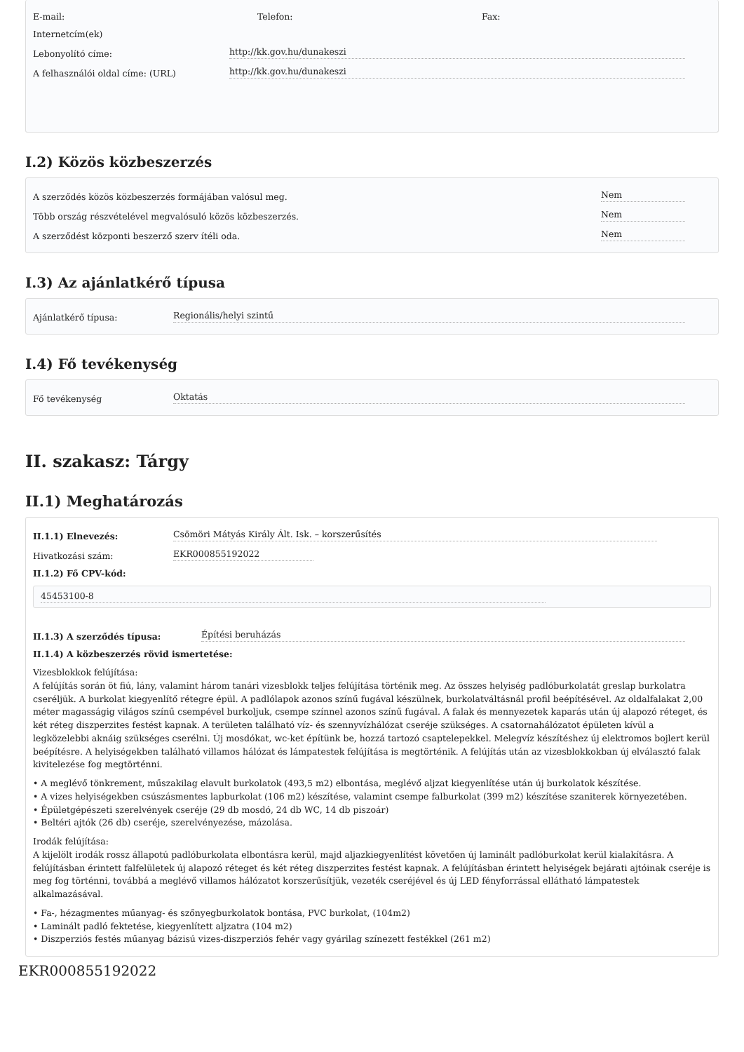E-mail: Telefon: Fax:
Internetcím(ek)
Lebonyolító címe: http://kk.gov.hu/dunakeszi
A felhasználói oldal címe: (URL) http://kk.gov.hu/dunakeszi
I.2) Közös közbeszerzés
A szerződés közös közbeszerzés formájában valósul meg. Nem
Több ország részvételével megvalósuló közös közbeszerzés. Nem
A szerződést központi beszerző szerv ítéli oda. Nem
I.3) Az ajánlatkérő típusa
Ajánlatkérő típusa: Regionális/helyi szintű
I.4) Fő tevékenység
Fő tevékenység Oktatás
II. szakasz: Tárgy
II.1) Meghatározás
II.1.1) Elnevezés: Csömöri Mátyás Király Ált. Isk. – korszerűsítés
Hivatkozási szám: EKR000855192022
II.1.2) Fő CPV-kód:
45453100-8
II.1.3) A szerződés típusa: Építési beruházás
II.1.4) A közbeszerzés rövid ismertetése:
Vizesblokkok felújítása:
A felújítás során öt fiú, lány, valamint három tanári vizesblokk teljes felújítása történik meg. Az összes helyiség padlóburkolatát greslap burkolatra cseréljük. A burkolat kiegyenlítő rétegre épül. A padlólapok azonos színű fugával készülnek, burkolatváltásnál profil beépítésével. Az oldalfalakat 2,00 méter magasságig világos színű csempével burkoljuk, csempe színnel azonos színű fugával. A falak és mennyezetek kaparás után új alapozó réteget, és két réteg diszperzites festést kapnak. A területen található víz- és szennyvízhálózat cseréje szükséges. A csatornahálózatot épületen kívül a legközelebbi aknáig szükséges cserélni. Új mosdókat, wc-ket építünk be, hozzá tartozó csaptelepekkel. Melegvíz készítéshez új elektromos bojlert kerül beépítésre. A helyiségekben található villamos hálózat és lámpatestek felújítása is megtörténik. A felújítás után az vizesblokkokban új elválasztó falak kivitelezése fog megtörténni.
• A meglévő tönkrement, műszakilag elavult burkolatok (493,5 m2) elbontása, meglévő aljzat kiegyenlítése után új burkolatok készítése.
• A vizes helyiségekben csúszásmentes lapburkolat (106 m2) készítése, valamint csempe falburkolat (399 m2) készítése szaniterek környezetében.
• Épületgépészeti szerelvények cseréje (29 db mosdó, 24 db WC, 14 db piszoár)
• Beltéri ajtók (26 db) cseréje, szerelvényezése, mázolása.
Irodák felújítása:
A kijelölt irodák rossz állapotú padlóburkolata elbontásra kerül, majd aljazkiegyenlítést követően új laminált padlóburkolat kerül kialakításra. A felújításban érintett falfelületek új alapozó réteget és két réteg diszperzites festést kapnak. A felújításban érintett helyiségek bejárati ajtóinak cseréje is meg fog történni, továbbá a meglévő villamos hálózatot korszerűsítjük, vezeték cseréjével és új LED fényforrással ellátható lámpatestek alkalmazásával.
• Fa-, hézagmentes műanyag- és szőnyegburkolatok bontása, PVC burkolat, (104m2)
• Laminált padló fektetése, kiegyenlített aljzatra (104 m2)
• Diszperziós festés műanyag bázisú vizes-diszperziós fehér vagy gyárilag színezett festékkel (261 m2)
EKR000855192022